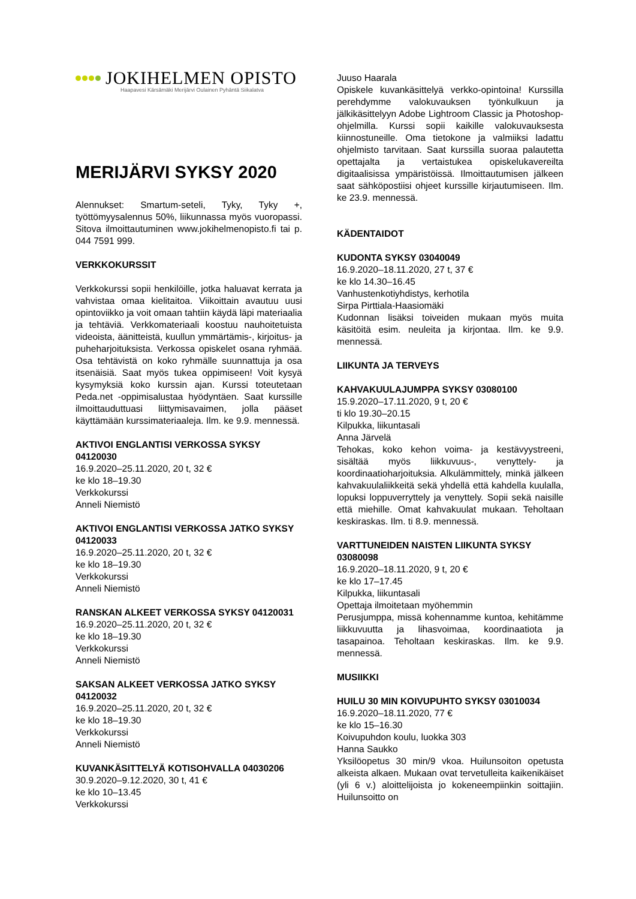JOKIHELMEN OPISTO
Haapavesi Kärsämäki Merijärvi Oulainen Pyhäntä Siikalatva
MERIJÄRVI SYKSY 2020
Alennukset: Smartum-seteli, Tyky, Tyky +, työttömyysalennus 50%, liikunnassa myös vuoropassi. Sitova ilmoittautuminen www.jokihelmenopisto.fi tai p. 044 7591 999.
VERKKOKURSSIT
Verkkokurssi sopii henkilöille, jotka haluavat kerrata ja vahvistaa omaa kielitaitoa. Viikoittain avautuu uusi opintoviikko ja voit omaan tahtiin käydä läpi materiaalia ja tehtäviä. Verkko­materiaali koostuu nauhoitetuista videoista, äänitteistä, kuullun ymmärtämis-, kirjoitus- ja puheharjoituksista. Verkossa opiskelet osana ryhmää. Osa tehtävistä on koko ryhmälle suun­nattuja ja osa itsenäisiä. Saat myös tukea oppi­miseen! Voit kysyä kysymyksiä koko kurssin ajan. Kurssi toteutetaan Peda.net -oppimisalustaa hyödyntäen. Saat kurssille ilmoittauduttuasi liittymisavaimen, jolla pääset käyttämään kurssi­materiaaleja. Ilm. ke 9.9. mennessä.
AKTIVOI ENGLANTISI VERKOSSA SYKSY 04120030
16.9.2020–25.11.2020, 20 t, 32 €
ke klo 18–19.30
Verkkokurssi
Anneli Niemistö
AKTIVOI ENGLANTISI VERKOSSA JATKO SYKSY 04120033
16.9.2020–25.11.2020, 20 t, 32 €
ke klo 18–19.30
Verkkokurssi
Anneli Niemistö
RANSKAN ALKEET VERKOSSA SYKSY 04120031
16.9.2020–25.11.2020, 20 t, 32 €
ke klo 18–19.30
Verkkokurssi
Anneli Niemistö
SAKSAN ALKEET VERKOSSA JATKO SYKSY 04120032
16.9.2020–25.11.2020, 20 t, 32 €
ke klo 18–19.30
Verkkokurssi
Anneli Niemistö
KUVANKÄSITTELYÄ KOTISOHVALLA 04030206
30.9.2020–9.12.2020, 30 t, 41 €
ke klo 10–13.45
Verkkokurssi
Juuso Haarala
Opiskele kuvankäsittelyä verkko-opintoina! Kurssilla perehdymme valokuvauksen työnkulkuun ja jälkikäsittelyyn Adobe Lightroom Classic ja Photoshop-ohjelmilla. Kurssi sopii kaikille valokuvauksesta kiinnostuneille. Oma tietokone ja valmiiksi ladattu ohjelmisto tarvitaan. Saat kurssilla suoraa palautetta opettajalta ja vertaistukea opiskelukavereilta digitaalisissa ympäristöissä. Ilmoittautumisen jälkeen saat sähköpostiisi ohjeet kurssille kirjautumiseen. Ilm. ke 23.9. mennessä.
KÄDENTAIDOT
KUDONTA SYKSY 03040049
16.9.2020–18.11.2020, 27 t, 37 €
ke klo 14.30–16.45
Vanhustenkotiyhdistys, kerhotila
Sirpa Pirttiala-Haasiomäki
Kudonnan lisäksi toiveiden mukaan myös muita käsitöitä esim. neuleita ja kirjontaa. Ilm. ke 9.9. mennessä.
LIIKUNTA JA TERVEYS
KAHVAKUULAJUMPPA SYKSY 03080100
15.9.2020–17.11.2020, 9 t, 20 €
ti klo 19.30–20.15
Kilpukka, liikuntasali
Anna Järvelä
Tehokas, koko kehon voima- ja kestävyystreeni, sisältää myös liikkuvuus-, venyttely- ja koordinaatioharjoituksia. Alkulämmittely, minkä jälkeen kahvakuulaliikkeitä sekä yhdellä että kahdella kuulalla, lopuksi loppuverryttely ja venyttely. Sopii sekä naisille että miehille. Omat kahvakuulat mukaan. Teholtaan keskiraskas. Ilm. ti 8.9. mennessä.
VARTTUNEIDEN NAISTEN LIIKUNTA SYKSY 03080098
16.9.2020–18.11.2020, 9 t, 20 €
ke klo 17–17.45
Kilpukka, liikuntasali
Opettaja ilmoitetaan myöhemmin
Perusjumppa, missä kohennamme kuntoa, kehitämme liikkuvuutta ja lihasvoimaa, koordinaatiota ja tasapainoa. Teholtaan keski­raskas. Ilm. ke 9.9. mennessä.
MUSIIKKI
HUILU 30 MIN KOIVUPUHTO SYKSY 03010034
16.9.2020–18.11.2020, 77 €
ke klo 15–16.30
Koivupuhdon koulu, luokka 303
Hanna Saukko
Yksilöopetus 30 min/9 vkoa. Huilunsoiton opetusta alkeista alkaen. Mukaan ovat tervetulleita kaikenikäiset (yli 6 v.) aloittelijoista jo kokeneempiinkin soittajiin. Huilunsoitto on